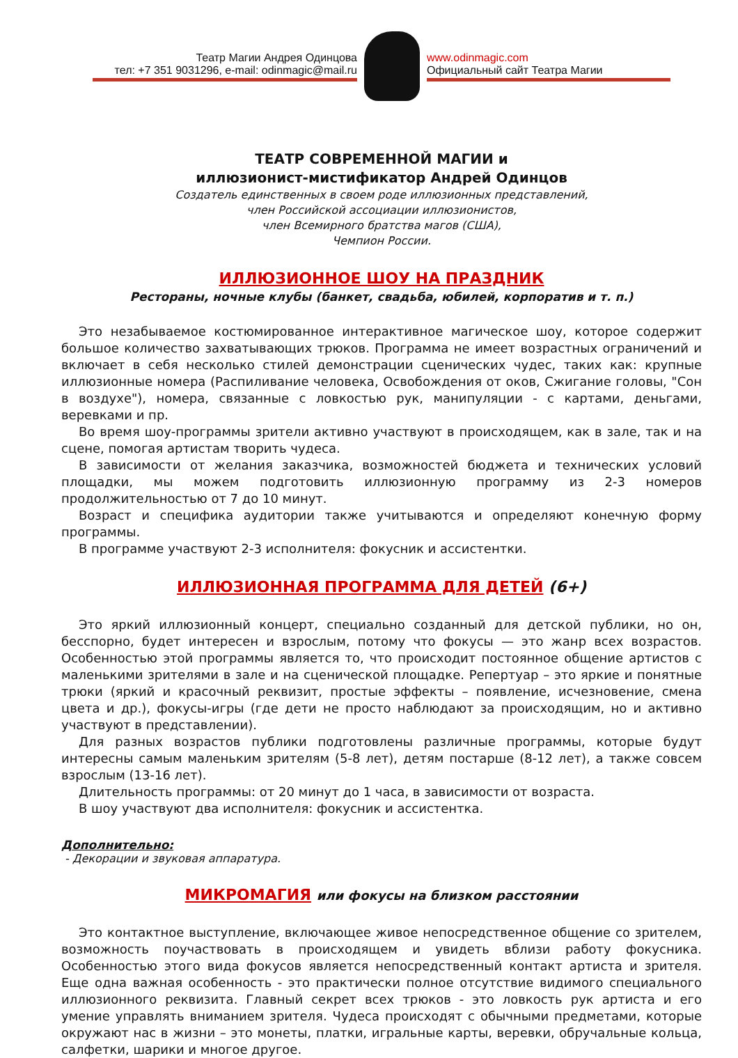Театр Магии Андрея Одинцова
тел: +7 351 9031296, e-mail: odinmagic@mail.ru
www.odinmagic.com
Официальный сайт Театра Магии
ТЕАТР СОВРЕМЕННОЙ МАГИИ и
иллюзионист-мистификатор Андрей Одинцов
Создатель единственных в своем роде иллюзионных представлений,
член Российской ассоциации иллюзионистов,
член Всемирного братства магов (США),
Чемпион России.
ИЛЛЮЗИОННОЕ ШОУ НА ПРАЗДНИК
Рестораны, ночные клубы (банкет, свадьба, юбилей, корпоратив и т. п.)
Это незабываемое костюмированное интерактивное магическое шоу, которое содержит большое количество захватывающих трюков. Программа не имеет возрастных ограничений и включает в себя несколько стилей демонстрации сценических чудес, таких как: крупные иллюзионные номера (Распиливание человека, Освобождения от оков, Сжигание головы, "Сон в воздухе"), номера, связанные с ловкостью рук, манипуляции - с картами, деньгами, веревками и пр.
Во время шоу-программы зрители активно участвуют в происходящем, как в зале, так и на сцене, помогая артистам творить чудеса.
В зависимости от желания заказчика, возможностей бюджета и технических условий площадки, мы можем подготовить иллюзионную программу из 2-3 номеров продолжительностью от 7 до 10 минут.
Возраст и специфика аудитории также учитываются и определяют конечную форму программы.
В программе участвуют 2-3 исполнителя: фокусник и ассистентки.
ИЛЛЮЗИОННАЯ ПРОГРАММА ДЛЯ ДЕТЕЙ (6+)
Это яркий иллюзионный концерт, специально созданный для детской публики, но он, бесспорно, будет интересен и взрослым, потому что фокусы — это жанр всех возрастов. Особенностью этой программы является то, что происходит постоянное общение артистов с маленькими зрителями в зале и на сценической площадке. Репертуар – это яркие и понятные трюки (яркий и красочный реквизит, простые эффекты – появление, исчезновение, смена цвета и др.), фокусы-игры (где дети не просто наблюдают за происходящим, но и активно участвуют в представлении).
Для разных возрастов публики подготовлены различные программы, которые будут интересны самым маленьким зрителям (5-8 лет), детям постарше (8-12 лет), а также совсем взрослым (13-16 лет).
Длительность программы: от 20 минут до 1 часа, в зависимости от возраста.
В шоу участвуют два исполнителя: фокусник и ассистентка.
Дополнительно:
- Декорации и звуковая аппаратура.
МИКРОМАГИЯ или фокусы на близком расстоянии
Это контактное выступление, включающее живое непосредственное общение со зрителем, возможность поучаствовать в происходящем и увидеть вблизи работу фокусника. Особенностью этого вида фокусов является непосредственный контакт артиста и зрителя. Еще одна важная особенность - это практически полное отсутствие видимого специального иллюзионного реквизита. Главный секрет всех трюков - это ловкость рук артиста и его умение управлять вниманием зрителя. Чудеса происходят с обычными предметами, которые окружают нас в жизни – это монеты, платки, игральные карты, веревки, обручальные кольца, салфетки, шарики и многое другое.